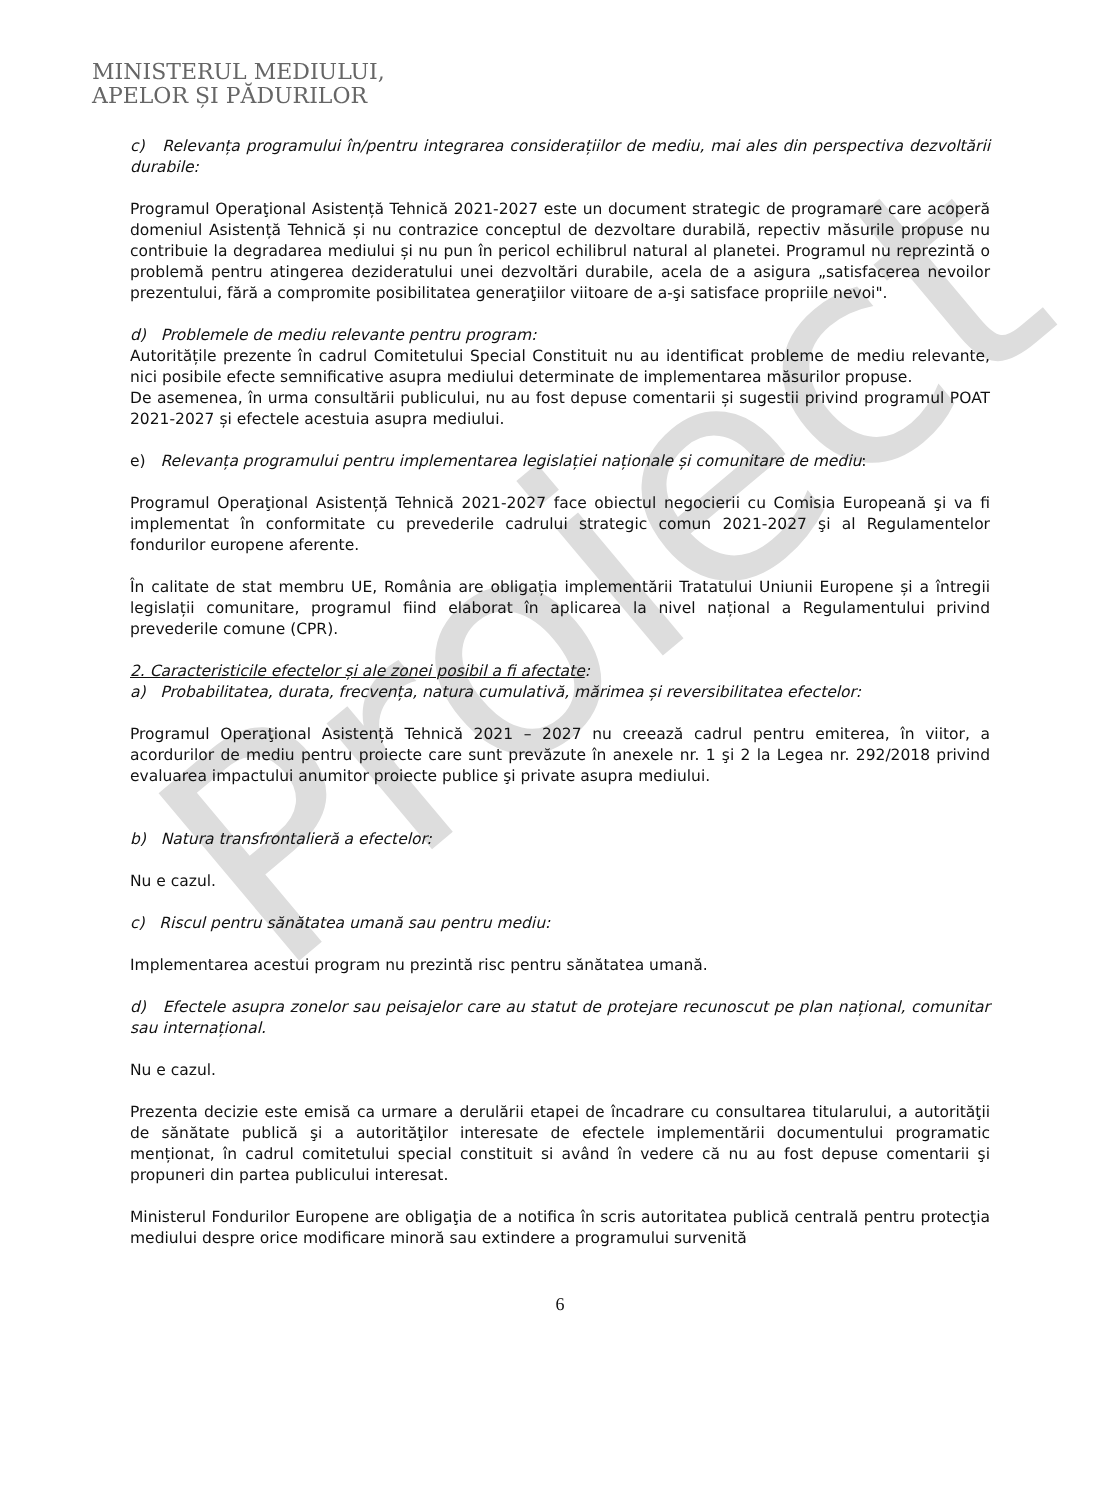Proiect
MINISTERUL MEDIULUI,
APELOR ȘI PĂDURILOR
c) Relevanța programului în/pentru integrarea considerațiilor de mediu, mai ales din perspectiva dezvoltării durabile:
Programul Operaţional Asistență Tehnică 2021-2027 este un document strategic de programare care acoperă domeniul Asistență Tehnică și nu contrazice conceptul de dezvoltare durabilă, repectiv măsurile propuse nu contribuie la degradarea mediului și nu pun în pericol echilibrul natural al planetei. Programul nu reprezintă o problemă pentru atingerea dezideratului unei dezvoltări durabile, acela de a asigura „satisfacerea nevoilor prezentului, fără a compromite posibilitatea generaţiilor viitoare de a-şi satisface propriile nevoi".
d) Problemele de mediu relevante pentru program:
Autoritățile prezente în cadrul Comitetului Special Constituit nu au identificat probleme de mediu relevante, nici posibile efecte semnificative asupra mediului determinate de implementarea măsurilor propuse.
De asemenea, în urma consultării publicului, nu au fost depuse comentarii și sugestii privind programul POAT 2021-2027 și efectele acestuia asupra mediului.
e) Relevanța programului pentru implementarea legislației naționale și comunitare de mediu:
Programul Operaţional Asistență Tehnică 2021-2027 face obiectul negocierii cu Comisia Europeană şi va fi implementat în conformitate cu prevederile cadrului strategic comun 2021-2027 şi al Regulamentelor fondurilor europene aferente.
În calitate de stat membru UE, România are obligația implementării Tratatului Uniunii Europene și a întregii legislații comunitare, programul fiind elaborat în aplicarea la nivel național a Regulamentului privind prevederile comune (CPR).
2. Caracteristicile efectelor și ale zonei posibil a fi afectate:
a) Probabilitatea, durata, frecvența, natura cumulativă, mărimea și reversibilitatea efectelor:
Programul Operaţional Asistență Tehnică 2021 – 2027 nu creează cadrul pentru emiterea, în viitor, a acordurilor de mediu pentru proiecte care sunt prevăzute în anexele nr. 1 şi 2 la Legea nr. 292/2018 privind evaluarea impactului anumitor proiecte publice şi private asupra mediului.
b) Natura transfrontalieră a efectelor:
Nu e cazul.
c) Riscul pentru sănătatea umană sau pentru mediu:
Implementarea acestui program nu prezintă risc pentru sănătatea umană.
d) Efectele asupra zonelor sau peisajelor care au statut de protejare recunoscut pe plan național, comunitar sau internațional.
Nu e cazul.
Prezenta decizie este emisă ca urmare a derulării etapei de încadrare cu consultarea titularului, a autorităţii de sănătate publică şi a autorităţilor interesate de efectele implementării documentului programatic menționat, în cadrul comitetului special constituit si având în vedere că nu au fost depuse comentarii şi propuneri din partea publicului interesat.
Ministerul Fondurilor Europene are obligaţia de a notifica în scris autoritatea publică centrală pentru protecţia mediului despre orice modificare minoră sau extindere a programului survenită
6